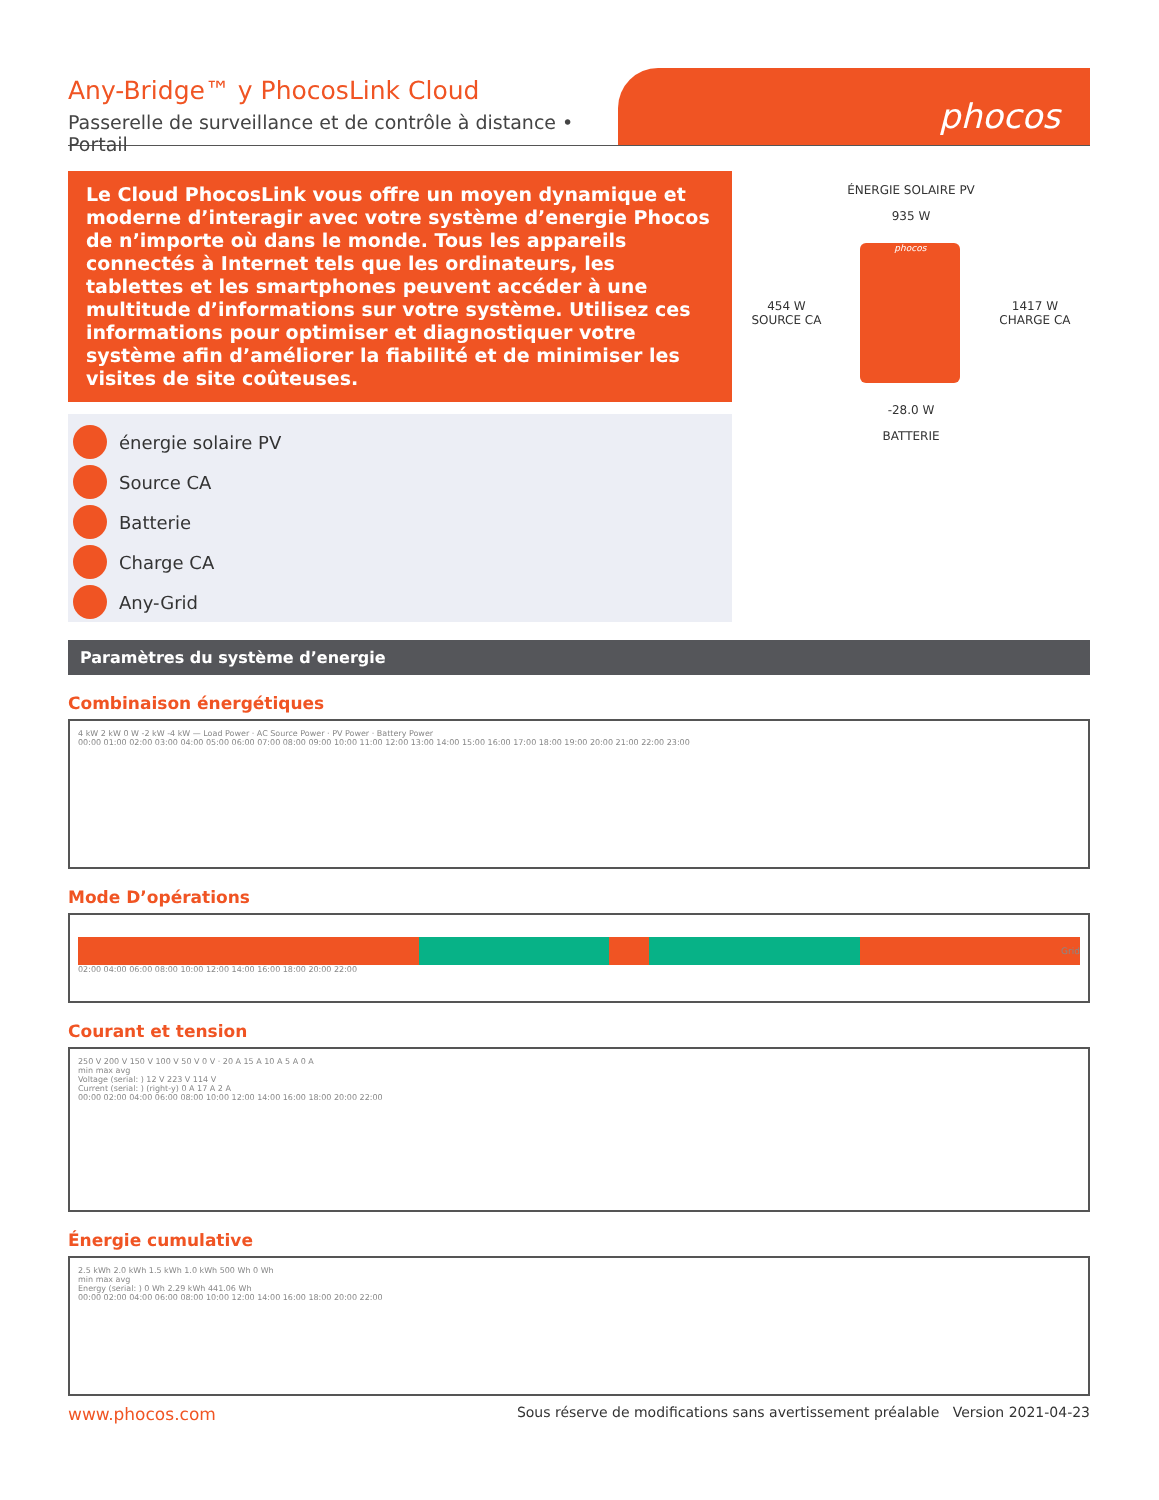Any-Bridge™ y PhocosLink Cloud
Passerelle de surveillance et de contrôle à distance • Portail
phocos
Le Cloud PhocosLink vous offre un moyen dynamique et moderne d’interagir avec votre système d’energie Phocos de n’importe où dans le monde. Tous les appareils connectés à Internet tels que les ordinateurs, les tablettes et les smartphones peuvent accéder à une multitude d’informations sur votre système. Utilisez ces informations pour optimiser et diagnostiquer votre système afin d’améliorer la fiabilité et de minimiser les visites de site coûteuses.
énergie solaire PV
Source CA
Batterie
Charge CA
Any-Grid
ÉNERGIE SOLAIRE PV
935 W
454 W
SOURCE CA
phocos
1417 W
CHARGE CA
-28.0 W
BATTERIE
Paramètres du système d’energie
Combinaison énergétiques
4 kW 2 kW 0 W -2 kW -4 kW — Load Power · AC Source Power · PV Power · Battery Power
00:00 01:00 02:00 03:00 04:00 05:00 06:00 07:00 08:00 09:00 10:00 11:00 12:00 13:00 14:00 15:00 16:00 17:00 18:00 19:00 20:00 21:00 22:00 23:00
Mode D’opérations
Grid
02:00 04:00 06:00 08:00 10:00 12:00 14:00 16:00 18:00 20:00 22:00
Courant et tension
250 V 200 V 150 V 100 V 50 V 0 V · 20 A 15 A 10 A 5 A 0 A
min max avg
Voltage (serial: ) 12 V 223 V 114 V
Current (serial: ) (right-y) 0 A 17 A 2 A
00:00 02:00 04:00 06:00 08:00 10:00 12:00 14:00 16:00 18:00 20:00 22:00
Énergie cumulative
2.5 kWh 2.0 kWh 1.5 kWh 1.0 kWh 500 Wh 0 Wh
min max avg
Energy (serial: ) 0 Wh 2.29 kWh 441.06 Wh
00:00 02:00 04:00 06:00 08:00 10:00 12:00 14:00 16:00 18:00 20:00 22:00
www.phocos.com Sous réserve de modifications sans avertissement préalable Version 2021-04-23